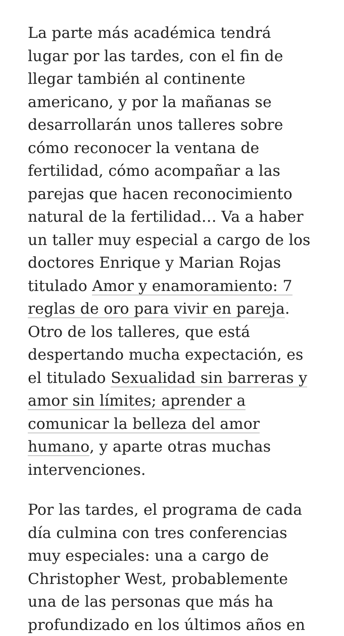La parte más académica tendrá lugar por las tardes, con el fin de llegar también al continente americano, y por la mañanas se desarrollarán unos talleres sobre cómo reconocer la ventana de fertilidad, cómo acompañar a las parejas que hacen reconocimiento natural de la fertilidad… Va a haber un taller muy especial a cargo de los doctores Enrique y Marian Rojas titulado Amor y enamoramiento: 7 reglas de oro para vivir en pareja. Otro de los talleres, que está despertando mucha expectación, es el titulado Sexualidad sin barreras y amor sin límites; aprender a comunicar la belleza del amor humano, y aparte otras muchas intervenciones.
Por las tardes, el programa de cada día culmina con tres conferencias muy especiales: una a cargo de Christopher West, probablemente una de las personas que más ha profundizado en los últimos años en